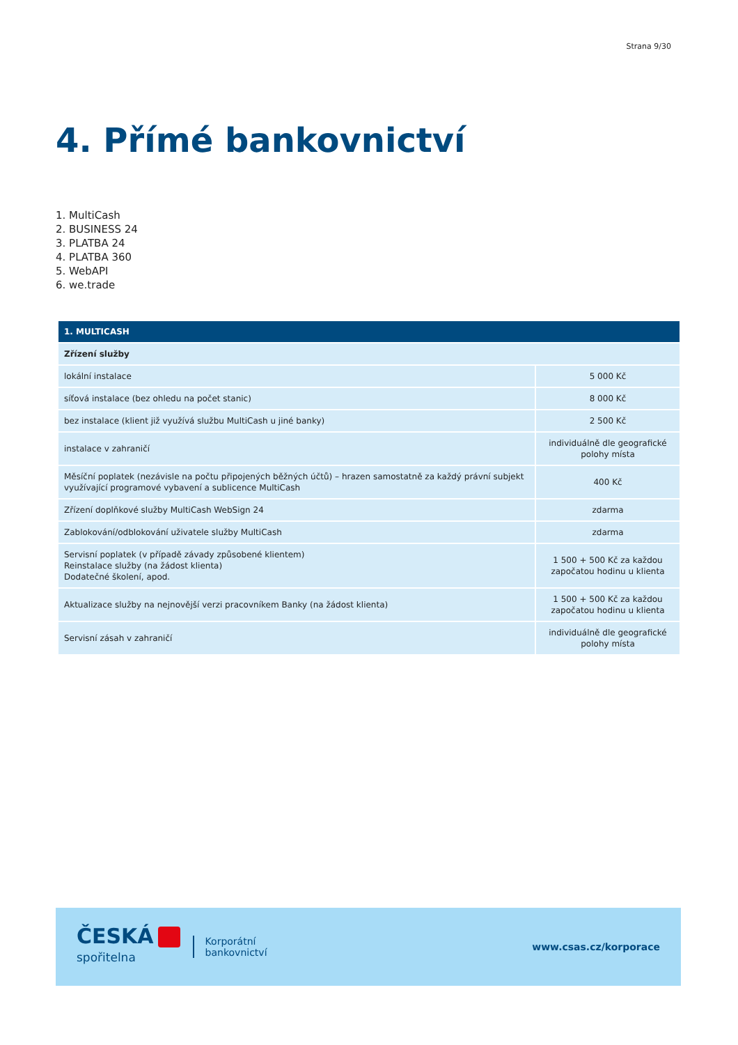Strana 9/30
4. Přímé bankovnictví
1. MultiCash
2. BUSINESS 24
3. PLATBA 24
4. PLATBA 360
5. WebAPI
6. we.trade
| 1. MULTICASH | |
| --- | --- |
| Zřízení služby | |
| lokální instalace | 5 000 Kč |
| síťová instalace (bez ohledu na počet stanic) | 8 000 Kč |
| bez instalace (klient již využívá službu MultiCash u jiné banky) | 2 500 Kč |
| instalace v zahraničí | individuálně dle geografické polohy místa |
| Měsíční poplatek (nezávisle na počtu připojených běžných účtů) – hrazen samostatně za každý právní subjekt využívající programové vybavení a sublicence MultiCash | 400 Kč |
| Zřízení doplňkové služby MultiCash WebSign 24 | zdarma |
| Zablokování/odblokování uživatele služby MultiCash | zdarma |
| Servisní poplatek (v případě závady způsobené klientem) Reinstalace služby (na žádost klienta) Dodatečné školení, apod. | 1 500 + 500 Kč za každou započatou hodinu u klienta |
| Aktualizace služby na nejnovější verzi pracovníkem Banky (na žádost klienta) | 1 500 + 500 Kč za každou započatou hodinu u klienta |
| Servisní zásah v zahraničí | individuálně dle geografické polohy místa |
ČESKÁ
spořitelna
Korporátní
bankovnictví
www.csas.cz/korporace